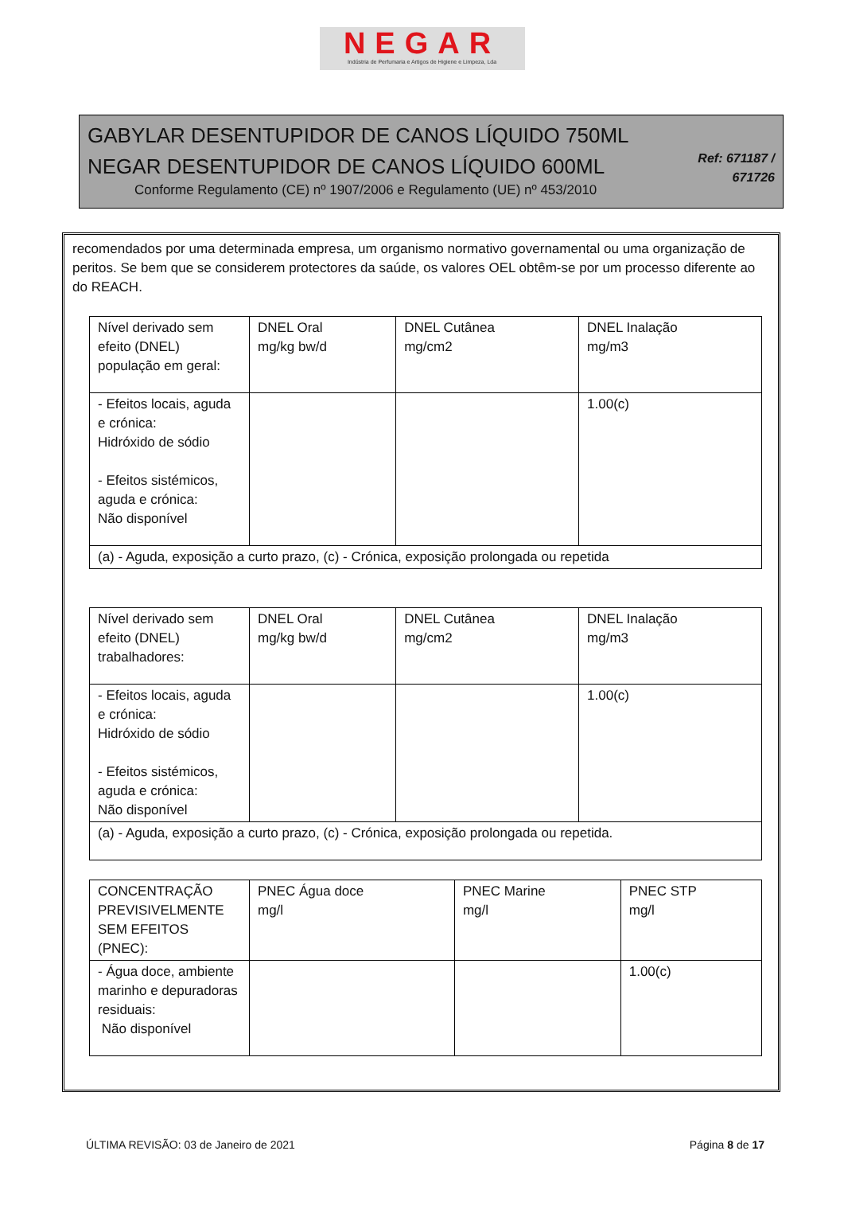NEGAR
Indústria de Perfumaria e Artigos de Higiene e Limpeza, Lda
GABYLAR DESENTUPIDOR DE CANOS LÍQUIDO 750ML
NEGAR DESENTUPIDOR DE CANOS LÍQUIDO 600ML
Conforme Regulamento (CE) nº 1907/2006 e Regulamento (UE) nº 453/2010
Ref: 671187 /
671726
recomendados por uma determinada empresa, um organismo normativo governamental ou uma organização de peritos. Se bem que se considerem protectores da saúde, os valores OEL obtêm-se por um processo diferente ao do REACH.
| Nível derivado sem efeito (DNEL) população em geral: | DNEL Oral mg/kg bw/d | DNEL Cutânea mg/cm2 | DNEL Inalação mg/m3 |
| - Efeitos locais, aguda e crónica: Hidróxido de sódio - Efeitos sistémicos, aguda e crónica: Não disponível | | | 1.00(c) |
| (a) - Aguda, exposição a curto prazo, (c) - Crónica, exposição prolongada ou repetida | | | |
| Nível derivado sem efeito (DNEL) trabalhadores: | DNEL Oral mg/kg bw/d | DNEL Cutânea mg/cm2 | DNEL Inalação mg/m3 |
| - Efeitos locais, aguda e crónica: Hidróxido de sódio - Efeitos sistémicos, aguda e crónica: Não disponível | | | 1.00(c) |
| (a) - Aguda, exposição a curto prazo, (c) - Crónica, exposição prolongada ou repetida. | | | |
| CONCENTRAÇÃO PREVISIVELMENTE SEM EFEITOS (PNEC): | PNEC Água doce mg/l | PNEC Marine mg/l | PNEC STP mg/l |
| - Água doce, ambiente marinho e depuradoras residuais: Não disponível | | | 1.00(c) |
ÚLTIMA REVISÃO: 03 de Janeiro de 2021 Página 8 de 17